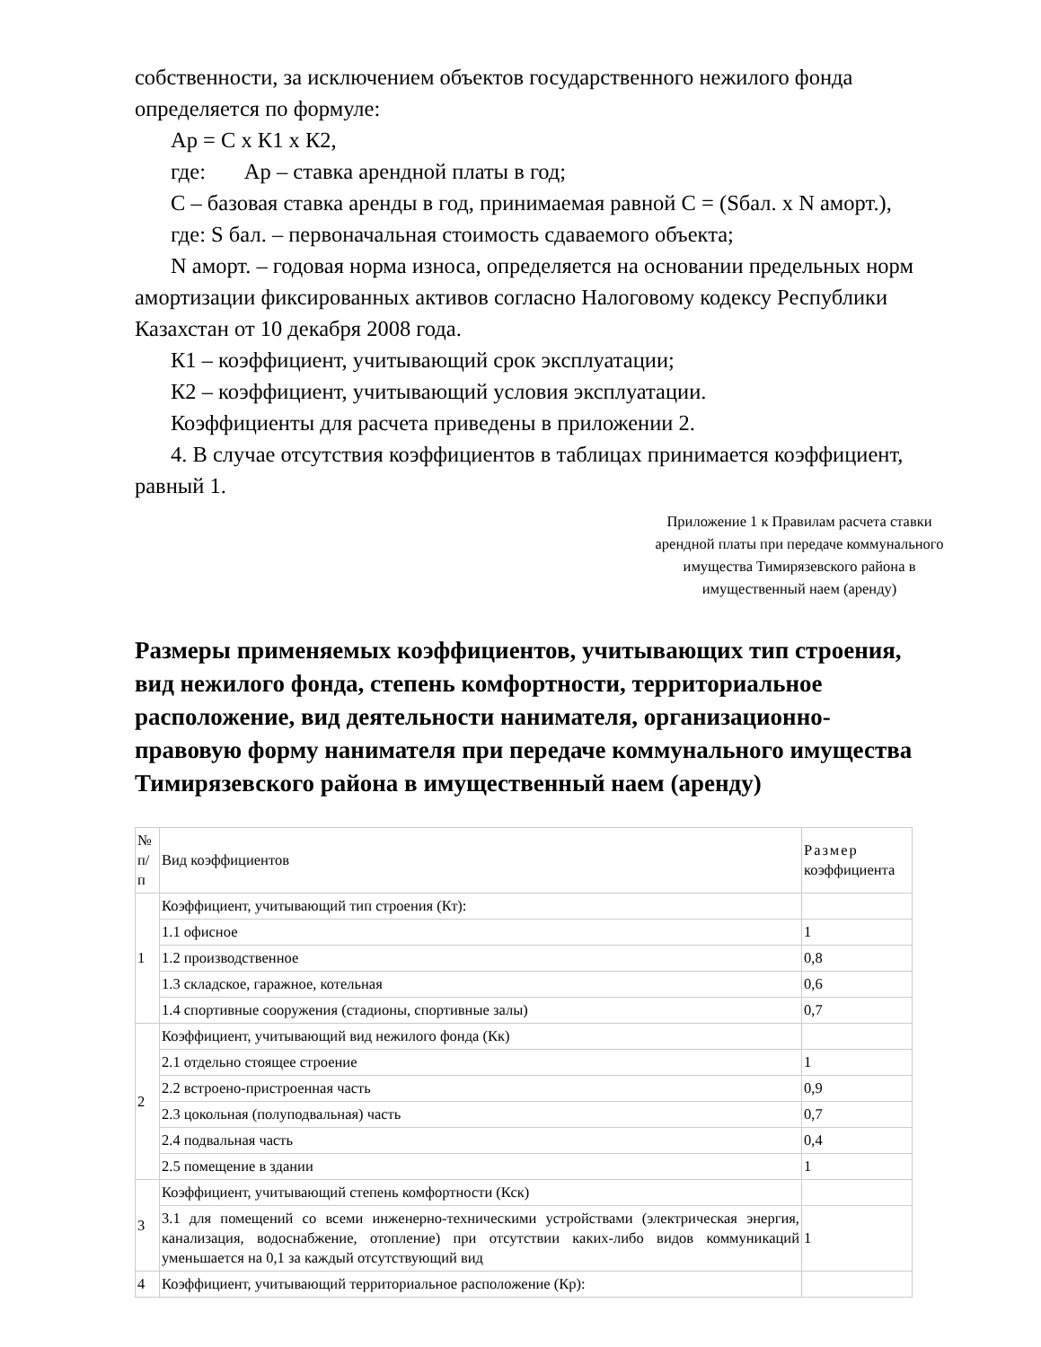собственности, за исключением объектов государственного нежилого фонда определяется по формуле:
Ар = С х К1 х К2,
где: Ар – ставка арендной платы в год;
С – базовая ставка аренды в год, принимаемая равной С = (Sбал. х N аморт.),
где: S бал. – первоначальная стоимость сдаваемого объекта;
N аморт. – годовая норма износа, определяется на основании предельных норм амортизации фиксированных активов согласно Налоговому кодексу Республики Казахстан от 10 декабря 2008 года.
К1 – коэффициент, учитывающий срок эксплуатации;
К2 – коэффициент, учитывающий условия эксплуатации.
Коэффициенты для расчета приведены в приложении 2.
4. В случае отсутствия коэффициентов в таблицах принимается коэффициент, равный 1.
Приложение 1 к Правилам расчета ставки арендной платы при передаче коммунального имущества Тимирязевского района в имущественный наем (аренду)
Размеры применяемых коэффициентов, учитывающих тип строения, вид нежилого фонда, степень комфортности, территориальное расположение, вид деятельности нанимателя, организационно-правовую форму нанимателя при передаче коммунального имущества Тимирязевского района в имущественный наем (аренду)
| № п/п | Вид коэффициентов | Размер коэффициента |
| 1 | Коэффициент, учитывающий тип строения (Кт): | |
| | 1.1 офисное | 1 |
| | 1.2 производственное | 0,8 |
| | 1.3 складское, гаражное, котельная | 0,6 |
| | 1.4 спортивные сооружения (стадионы, спортивные залы) | 0,7 |
| 2 | Коэффициент, учитывающий вид нежилого фонда (Кк) | |
| | 2.1 отдельно стоящее строение | 1 |
| | 2.2 встроено-пристроенная часть | 0,9 |
| | 2.3 цокольная (полуподвальная) часть | 0,7 |
| | 2.4 подвальная часть | 0,4 |
| | 2.5 помещение в здании | 1 |
| 3 | Коэффициент, учитывающий степень комфортности (Кск) | |
| | 3.1 для помещений со всеми инженерно-техническими устройствами (электрическая энергия, канализация, водоснабжение, отопление) при отсутствии каких-либо видов коммуникаций уменьшается на 0,1 за каждый отсутствующий вид | 1 |
| 4 | Коэффициент, учитывающий территориальное расположение (Кр): | |